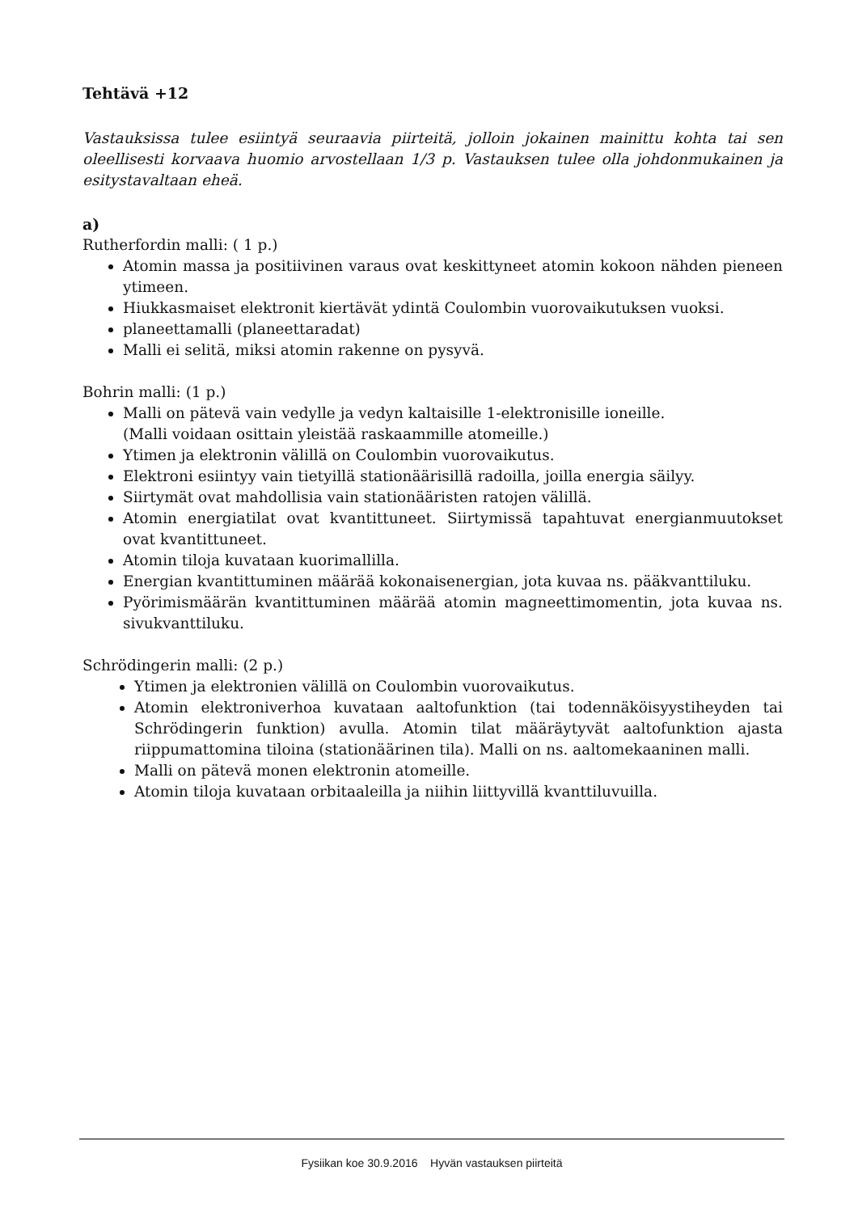Tehtävä +12
Vastauksissa tulee esiintyä seuraavia piirteitä, jolloin jokainen mainittu kohta tai sen oleellisesti korvaava huomio arvostellaan 1/3 p. Vastauksen tulee olla johdonmukainen ja esitystavaltaan eheä.
a)
Rutherfordin malli: ( 1 p.)
Atomin massa ja positiivinen varaus ovat keskittyneet atomin kokoon nähden pieneen ytimeen.
Hiukkasmaiset elektronit kiertävät ydintä Coulombin vuorovaikutuksen vuoksi.
planeettamalli (planeettaradat)
Malli ei selitä, miksi atomin rakenne on pysyvä.
Bohrin malli: (1 p.)
Malli on pätevä vain vedylle ja vedyn kaltaisille 1-elektronisille ioneille.
(Malli voidaan osittain yleistää raskaammille atomeille.)
Ytimen ja elektronin välillä on Coulombin vuorovaikutus.
Elektroni esiintyy vain tietyillä stationäärisillä radoilla, joilla energia säilyy.
Siirtymät ovat mahdollisia vain stationääristen ratojen välillä.
Atomin energiatilat ovat kvantittuneet. Siirtymissä tapahtuvat energianmuutokset ovat kvantittuneet.
Atomin tiloja kuvataan kuorimallilla.
Energian kvantittuminen määrää kokonaisenergian, jota kuvaa ns. pääkvanttiluku.
Pyörimismäärän kvantittuminen määrää atomin magneettimomentin, jota kuvaa ns. sivukvanttiluku.
Schrödingerin malli: (2 p.)
Ytimen ja elektronien välillä on Coulombin vuorovaikutus.
Atomin elektroniverhoa kuvataan aaltofunktion (tai todennäköisyystiheyden tai Schrödingerin funktion) avulla. Atomin tilat määräytyvät aaltofunktion ajasta riippumattomina tiloina (stationäärinen tila). Malli on ns. aaltomekaaninen malli.
Malli on pätevä monen elektronin atomeille.
Atomin tiloja kuvataan orbitaaleilla ja niihin liittyvillä kvanttiluvuilla.
Fysiikan koe 30.9.2016 Hyvän vastauksen piirteitä